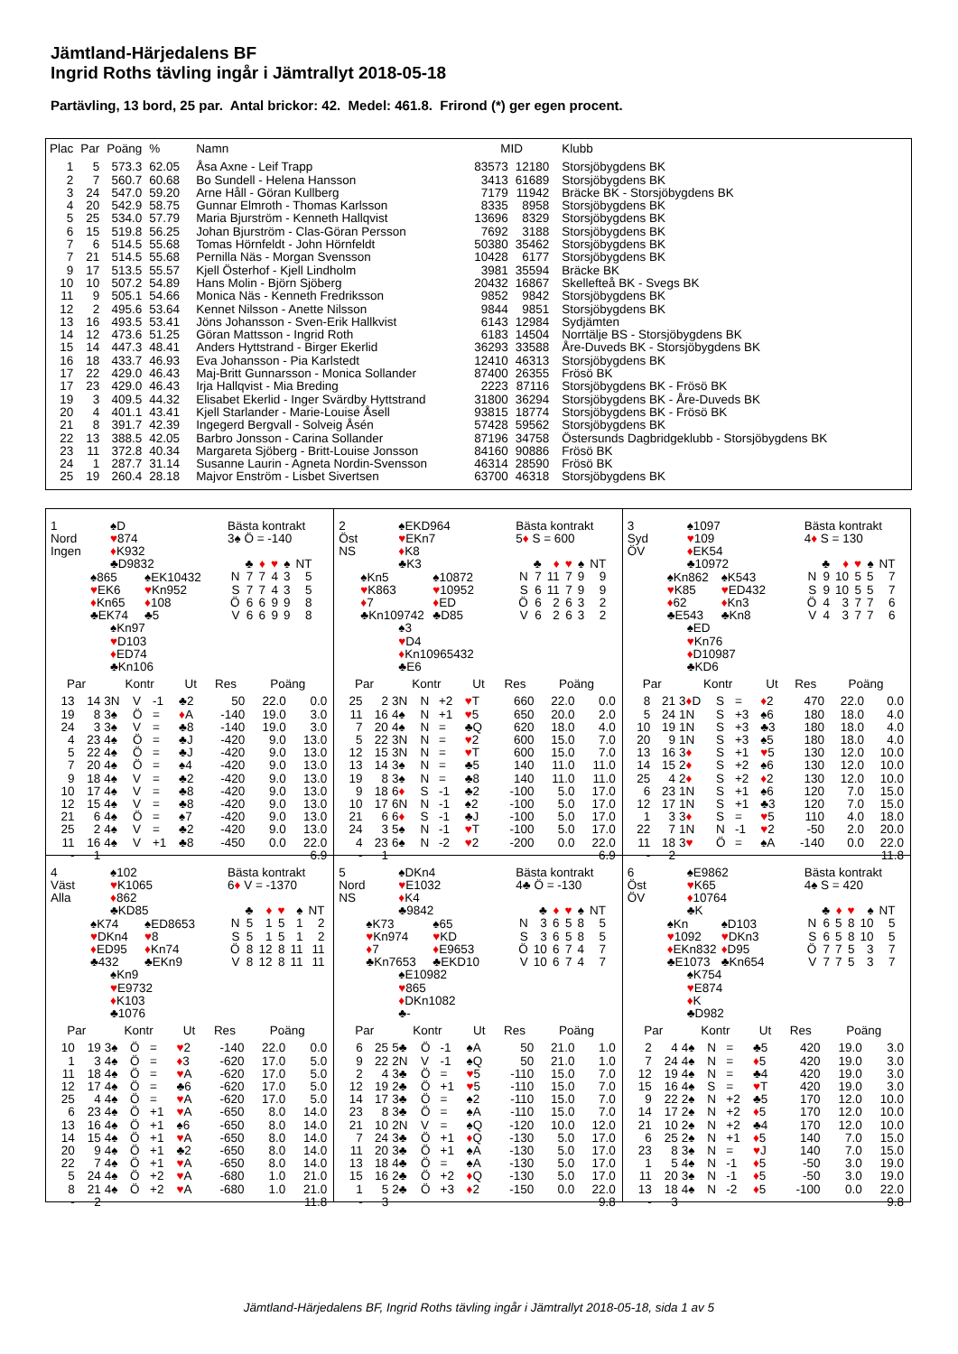Jämtland-Härjedalens BF
Ingrid Roths tävling ingår i Jämtrallyt 2018-05-18
Partävling, 13 bord, 25 par. Antal brickor: 42. Medel: 461.8. Frirond (*) ger egen procent.
| Plac | Par | Poäng | % | Namn | MID | | Klubb |
| --- | --- | --- | --- | --- | --- | --- | --- |
| 1 | 5 | 573.3 | 62.05 | Åsa Axne - Leif Trapp | 83573 | 12180 | Storsjöbygdens BK |
| 2 | 7 | 560.7 | 60.68 | Bo Sundell - Helena Hansson | 3413 | 61689 | Storsjöbygdens BK |
| 3 | 24 | 547.0 | 59.20 | Arne Håll - Göran Kullberg | 7179 | 11942 | Bräcke BK - Storsjöbygdens BK |
| 4 | 20 | 542.9 | 58.75 | Gunnar Elmroth - Thomas Karlsson | 8335 | 8958 | Storsjöbygdens BK |
| 5 | 25 | 534.0 | 57.79 | Maria Bjurström - Kenneth Hallqvist | 13696 | 8329 | Storsjöbygdens BK |
| 6 | 15 | 519.8 | 56.25 | Johan Bjurström - Clas-Göran Persson | 7692 | 3188 | Storsjöbygdens BK |
| 7 | 6 | 514.5 | 55.68 | Tomas Hörnfeldt - John Hörnfeldt | 50380 | 35462 | Storsjöbygdens BK |
| 7 | 21 | 514.5 | 55.68 | Pernilla Näs - Morgan Svensson | 10428 | 6177 | Storsjöbygdens BK |
| 9 | 17 | 513.5 | 55.57 | Kjell Österhof - Kjell Lindholm | 3981 | 35594 | Bräcke BK |
| 10 | 10 | 507.2 | 54.89 | Hans Molin - Björn Sjöberg | 20432 | 16867 | Skellefteå BK - Svegs BK |
| 11 | 9 | 505.1 | 54.66 | Monica Näs - Kenneth Fredriksson | 9852 | 9842 | Storsjöbygdens BK |
| 12 | 2 | 495.6 | 53.64 | Kennet Nilsson - Anette Nilsson | 9844 | 9851 | Storsjöbygdens BK |
| 13 | 16 | 493.5 | 53.41 | Jöns Johansson - Sven-Erik Hallkvist | 6143 | 12984 | Sydjämten |
| 14 | 12 | 473.6 | 51.25 | Göran Mattsson - Ingrid Roth | 6183 | 14504 | Norrtälje BS - Storsjöbygdens BK |
| 15 | 14 | 447.3 | 48.41 | Anders Hyttstrand - Birger Ekerlid | 36293 | 33588 | Åre-Duveds BK - Storsjöbygdens BK |
| 16 | 18 | 433.7 | 46.93 | Eva Johansson - Pia Karlstedt | 12410 | 46313 | Storsjöbygdens BK |
| 17 | 22 | 429.0 | 46.43 | Maj-Britt Gunnarsson - Monica Sollander | 87400 | 26355 | Frösö BK |
| 17 | 23 | 429.0 | 46.43 | Irja Hallqvist - Mia Breding | 2223 | 87116 | Storsjöbygdens BK - Frösö BK |
| 19 | 3 | 409.5 | 44.32 | Elisabet Ekerlid - Inger Svärdby Hyttstrand | 31800 | 36294 | Storsjöbygdens BK - Åre-Duveds BK |
| 20 | 4 | 401.1 | 43.41 | Kjell Starlander - Marie-Louise Åsell | 93815 | 18774 | Storsjöbygdens BK - Frösö BK |
| 21 | 8 | 391.7 | 42.39 | Ingegerd Bergvall - Solveig Åsén | 57428 | 59562 | Storsjöbygdens BK |
| 22 | 13 | 388.5 | 42.05 | Barbro Jonsson - Carina Sollander | 87196 | 34758 | Östersunds Dagbridgeklubb - Storsjöbygdens BK |
| 23 | 11 | 372.8 | 40.34 | Margareta Sjöberg - Britt-Louise Jonsson | 84160 | 90886 | Frösö BK |
| 24 | 1 | 287.7 | 31.14 | Susanne Laurin - Agneta Nordin-Svensson | 46314 | 28590 | Frösö BK |
| 25 | 19 | 260.4 | 28.18 | Majvor Enström - Lisbet Sivertsen | 63700 | 46318 | Storsjöbygdens BK |
1
Nord
Ingen
♠D
♥874
♦K932
♣D9832
♠865
♥EK6
♦Kn65
♣EK74
♠EK10432
♥Kn952
♦108
♣5
♠Kn97
♥D103
♦ED74
♣Kn106
Bästa kontrakt
3♠ Ö = -140
| | ♣ | ♦ | ♥ | ♠ | NT |
| N | 7 | 7 | 4 | 3 | 5 |
| S | 7 | 7 | 4 | 3 | 5 |
| Ö | 6 | 6 | 9 | 9 | 8 |
| V | 6 | 6 | 9 | 9 | 8 |
| Par | | Kontr | | | Ut | Res | Poäng | |
| --- | --- | --- | --- | --- | --- | --- | --- | --- |
| 13 | 14 | 3N | V | -1 | ♣2 | 50 | 22.0 | 0.0 |
| 19 | 8 | 3♠ | Ö | = | ♦ A | -140 | 19.0 | 3.0 |
| 24 | 3 | 3♠ | V | = | ♣8 | -140 | 19.0 | 3.0 |
| 4 | 23 | 4♠ | Ö | = | ♣J | -420 | 9.0 | 13.0 |
| 5 | 22 | 4♠ | Ö | = | ♣J | -420 | 9.0 | 13.0 |
| 7 | 20 | 4♠ | Ö | = | ♠4 | -420 | 9.0 | 13.0 |
| 9 | 18 | 4♠ | V | = | ♣2 | -420 | 9.0 | 13.0 |
| 10 | 17 | 4♠ | V | = | ♣8 | -420 | 9.0 | 13.0 |
| 12 | 15 | 4♠ | V | = | ♣8 | -420 | 9.0 | 13.0 |
| 21 | 6 | 4♠ | Ö | = | ♠7 | -420 | 9.0 | 13.0 |
| 25 | 2 | 4♠ | V | = | ♣2 | -420 | 9.0 | 13.0 |
| 11 | 16 | 4♠ | V | +1 | ♣8 | -450 | 0.0 | 22.0 |
| - | 1 | | | | | | | 6.9 |
2
Öst
NS
♠EKD964
♥EKn7
♦K8
♣K3
♠Kn5
♥K863
♦7
♣Kn109742
♠10872
♥10952
♦ED
♣D85
♠3
♥D4
♦Kn10965432
♣E6
Bästa kontrakt
5♦ S = 600
| | ♣ | ♦ | ♥ | ♠ | NT |
| N | 7 | 11 | 7 | 9 | 9 |
| S | 6 | 11 | 7 | 9 | 9 |
| Ö | 6 | 2 | 6 | 3 | 2 |
| V | 6 | 2 | 6 | 3 | 2 |
| Par | | Kontr | | | Ut | Res | Poäng | |
| --- | --- | --- | --- | --- | --- | --- | --- | --- |
| 25 | 2 | 3N | N | +2 | ♥ T | 660 | 22.0 | 0.0 |
| 11 | 16 | 4♠ | N | +1 | ♥ 5 | 650 | 20.0 | 2.0 |
| 7 | 20 | 4♠ | N | = | ♣Q | 620 | 18.0 | 4.0 |
| 5 | 22 | 3N | N | = | ♥ 2 | 600 | 15.0 | 7.0 |
| 12 | 15 | 3N | N | = | ♥ T | 600 | 15.0 | 7.0 |
| 13 | 14 | 3♠ | N | = | ♣5 | 140 | 11.0 | 11.0 |
| 19 | 8 | 3♠ | N | = | ♣8 | 140 | 11.0 | 11.0 |
| 9 | 18 | 6 ♦ | S | -1 | ♣2 | -100 | 5.0 | 17.0 |
| 10 | 17 | 6N | N | -1 | ♠2 | -100 | 5.0 | 17.0 |
| 21 | 6 | 6 ♦ | S | -1 | ♣J | -100 | 5.0 | 17.0 |
| 24 | 3 | 5♠ | N | -1 | ♥ T | -100 | 5.0 | 17.0 |
| 4 | 23 | 6♠ | N | -2 | ♥ 2 | -200 | 0.0 | 22.0 |
| - | 1 | | | | | | | 6.9 |
3
Syd
ÖV
♠1097
♥109
♦EK54
♣10972
♠Kn862
♥K85
♦62
♣E543
♠K543
♥ED432
♦Kn3
♣Kn8
♠ED
♥Kn76
♦D10987
♣KD6
Bästa kontrakt
4♦ S = 130
| | ♣ | ♦ | ♥ | ♠ | NT |
| N | 9 | 10 | 5 | 5 | 7 |
| S | 9 | 10 | 5 | 5 | 7 |
| Ö | 4 | 3 | 7 | 7 | 6 |
| V | 4 | 3 | 7 | 7 | 6 |
| Par | | Kontr | | | Ut | Res | Poäng | |
| --- | --- | --- | --- | --- | --- | --- | --- | --- |
| 8 | 21 | 3 ♦ D | S | = | ♦ 2 | 470 | 22.0 | 0.0 |
| 5 | 24 | 1N | S | +3 | ♠6 | 180 | 18.0 | 4.0 |
| 10 | 19 | 1N | S | +3 | ♣3 | 180 | 18.0 | 4.0 |
| 20 | 9 | 1N | S | +3 | ♠5 | 180 | 18.0 | 4.0 |
| 13 | 16 | 3 ♦ | S | +1 | ♥ 5 | 130 | 12.0 | 10.0 |
| 14 | 15 | 2 ♦ | S | +2 | ♠6 | 130 | 12.0 | 10.0 |
| 25 | 4 | 2 ♦ | S | +2 | ♦ 2 | 130 | 12.0 | 10.0 |
| 6 | 23 | 1N | S | +1 | ♠6 | 120 | 7.0 | 15.0 |
| 12 | 17 | 1N | S | +1 | ♣3 | 120 | 7.0 | 15.0 |
| 1 | 3 | 3 ♦ | S | = | ♥ 5 | 110 | 4.0 | 18.0 |
| 22 | 7 | 1N | N | -1 | ♥ 2 | -50 | 2.0 | 20.0 |
| 11 | 18 | 3 ♥ | Ö | = | ♠A | -140 | 0.0 | 22.0 |
| - | 2 | | | | | | | 11.8 |
4
Väst
Alla
♠102
♥K1065
♦862
♣KD85
♠K74
♥DKn4
♦ED95
♣432
♠ED8653
♥8
♦Kn74
♣EKn9
♠Kn9
♥E9732
♦K103
♣1076
Bästa kontrakt
6♦ V = -1370
| | ♣ | ♦ | ♥ | ♠ | NT |
| N | 5 | 1 | 5 | 1 | 2 |
| S | 5 | 1 | 5 | 1 | 2 |
| Ö | 8 | 12 | 8 | 11 | 11 |
| V | 8 | 12 | 8 | 11 | 11 |
| Par | | Kontr | | | Ut | Res | Poäng | |
| --- | --- | --- | --- | --- | --- | --- | --- | --- |
| 10 | 19 | 3♠ | Ö | = | ♥ 2 | -140 | 22.0 | 0.0 |
| 1 | 3 | 4♠ | Ö | = | ♦ 3 | -620 | 17.0 | 5.0 |
| 11 | 18 | 4♠ | Ö | = | ♥ A | -620 | 17.0 | 5.0 |
| 12 | 17 | 4♠ | Ö | = | ♣6 | -620 | 17.0 | 5.0 |
| 25 | 4 | 4♠ | Ö | = | ♥ A | -620 | 17.0 | 5.0 |
| 6 | 23 | 4♠ | Ö | +1 | ♥ A | -650 | 8.0 | 14.0 |
| 13 | 16 | 4♠ | Ö | +1 | ♠6 | -650 | 8.0 | 14.0 |
| 14 | 15 | 4♠ | Ö | +1 | ♥ A | -650 | 8.0 | 14.0 |
| 20 | 9 | 4♠ | Ö | +1 | ♣2 | -650 | 8.0 | 14.0 |
| 22 | 7 | 4♠ | Ö | +1 | ♥ A | -650 | 8.0 | 14.0 |
| 5 | 24 | 4♠ | Ö | +2 | ♥ A | -680 | 1.0 | 21.0 |
| 8 | 21 | 4♠ | Ö | +2 | ♥ A | -680 | 1.0 | 21.0 |
| - | 2 | | | | | | | 11.8 |
5
Nord
NS
♠DKn4
♥E1032
♦K4
♣9842
♠K73
♥Kn974
♦7
♣Kn7653
♠65
♥KD
♦E9653
♣EKD10
♠E10982
♥865
♦DKn1082
♣-
Bästa kontrakt
4♣ Ö = -130
| | ♣ | ♦ | ♥ | ♠ | NT |
| N | 3 | 6 | 5 | 8 | 5 |
| S | 3 | 6 | 5 | 8 | 5 |
| Ö | 10 | 6 | 7 | 4 | 7 |
| V | 10 | 6 | 7 | 4 | 7 |
| Par | | Kontr | | | Ut | Res | Poäng | |
| --- | --- | --- | --- | --- | --- | --- | --- | --- |
| 6 | 25 | 5♣ | Ö | -1 | ♠A | 50 | 21.0 | 1.0 |
| 9 | 22 | 2N | V | -1 | ♠Q | 50 | 21.0 | 1.0 |
| 2 | 4 | 3♣ | Ö | = | ♥ 5 | -110 | 15.0 | 7.0 |
| 12 | 19 | 2♣ | Ö | +1 | ♥ 5 | -110 | 15.0 | 7.0 |
| 14 | 17 | 3♣ | Ö | = | ♠2 | -110 | 15.0 | 7.0 |
| 23 | 8 | 3♣ | Ö | = | ♠A | -110 | 15.0 | 7.0 |
| 21 | 10 | 2N | V | = | ♠Q | -120 | 10.0 | 12.0 |
| 7 | 24 | 3♣ | Ö | +1 | ♦ Q | -130 | 5.0 | 17.0 |
| 11 | 20 | 3♣ | Ö | +1 | ♠A | -130 | 5.0 | 17.0 |
| 13 | 18 | 4♣ | Ö | = | ♠A | -130 | 5.0 | 17.0 |
| 15 | 16 | 2♣ | Ö | +2 | ♦ Q | -130 | 5.0 | 17.0 |
| 1 | 5 | 2♣ | Ö | +3 | ♦ 2 | -150 | 0.0 | 22.0 |
| - | 3 | | | | | | | 9.8 |
6
Öst
ÖV
♠E9862
♥K65
♦10764
♣K
♠Kn
♥1092
♦EKn832
♣E1073
♠D103
♥DKn3
♦D95
♣Kn654
♠K754
♥E874
♦K
♣D982
Bästa kontrakt
4♠ S = 420
| | ♣ | ♦ | ♥ | ♠ | NT |
| N | 6 | 5 | 8 | 10 | 5 |
| S | 6 | 5 | 8 | 10 | 5 |
| Ö | 7 | 7 | 5 | 3 | 7 |
| V | 7 | 7 | 5 | 3 | 7 |
| Par | | Kontr | | | Ut | Res | Poäng | |
| --- | --- | --- | --- | --- | --- | --- | --- | --- |
| 2 | 4 | 4♠ | N | = | ♣5 | 420 | 19.0 | 3.0 |
| 7 | 24 | 4♠ | N | = | ♦ 5 | 420 | 19.0 | 3.0 |
| 12 | 19 | 4♠ | N | = | ♣4 | 420 | 19.0 | 3.0 |
| 15 | 16 | 4♠ | S | = | ♥ T | 420 | 19.0 | 3.0 |
| 9 | 22 | 2♠ | N | +2 | ♣5 | 170 | 12.0 | 10.0 |
| 14 | 17 | 2♠ | N | +2 | ♦ 5 | 170 | 12.0 | 10.0 |
| 21 | 10 | 2♠ | N | +2 | ♣4 | 170 | 12.0 | 10.0 |
| 6 | 25 | 2♠ | N | +1 | ♦ 5 | 140 | 7.0 | 15.0 |
| 23 | 8 | 3♠ | N | = | ♥ J | 140 | 7.0 | 15.0 |
| 1 | 5 | 4♠ | N | -1 | ♦ 5 | -50 | 3.0 | 19.0 |
| 11 | 20 | 3♠ | N | -1 | ♦ 5 | -50 | 3.0 | 19.0 |
| 13 | 18 | 4♠ | N | -2 | ♦ 5 | -100 | 0.0 | 22.0 |
| - | 3 | | | | | | | 9.8 |
Jämtland-Härjedalens BF, Ingrid Roths tävling ingår i Jämtrallyt 2018-05-18, sida 1 av 5